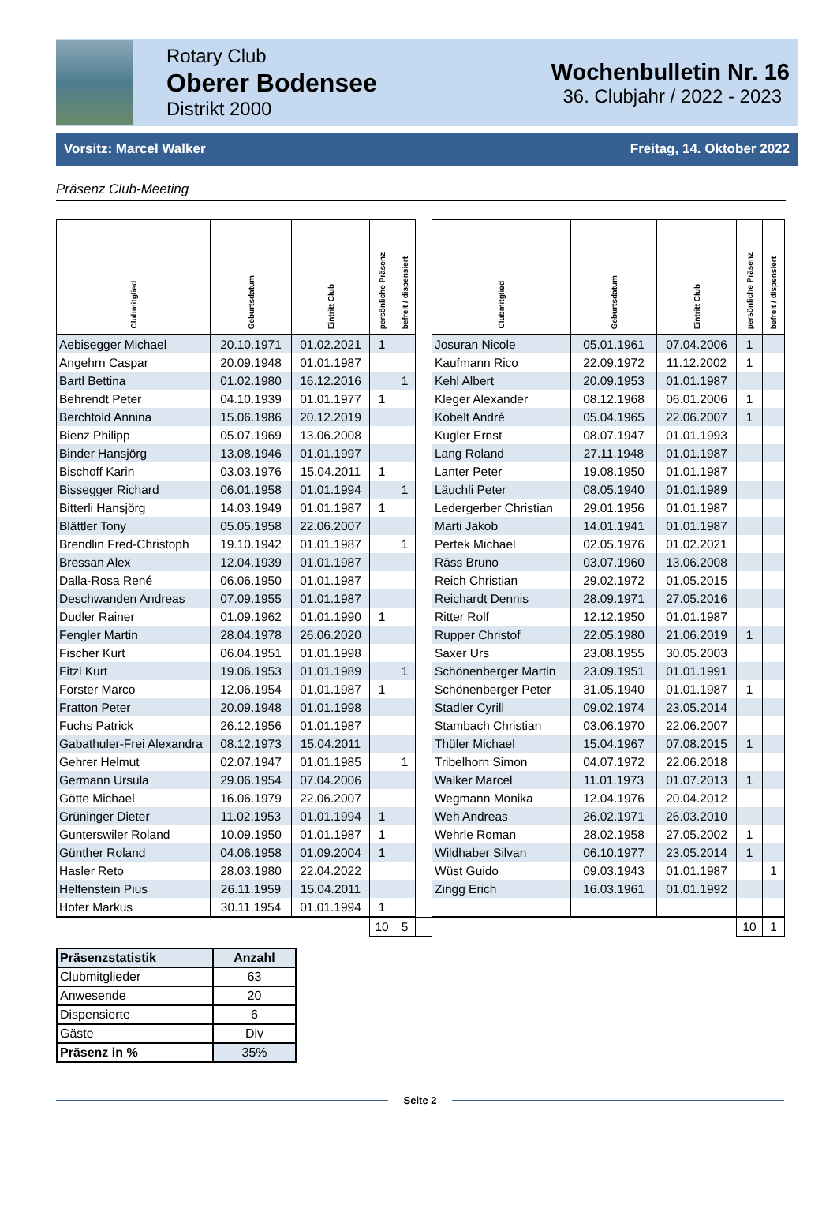Rotary Club
Oberer Bodensee
Distrikt 2000
Wochenbulletin Nr. 16
36. Clubjahr / 2022 - 2023
Vorsitz: Marcel Walker Freitag, 14. Oktober 2022
Präsenz Club-Meeting
| Clubmitglied | Geburtsdatum | Eintritt Club | persönliche Präsenz | befreit / dispensiert | | Clubmitglied | Geburtsdatum | Eintritt Club | persönliche Präsenz | befreit / dispensiert |
| Aebisegger Michael | 20.10.1971 | 01.02.2021 | 1 | | | Josuran Nicole | 05.01.1961 | 07.04.2006 | 1 | |
| Angehrn Caspar | 20.09.1948 | 01.01.1987 | | | | Kaufmann Rico | 22.09.1972 | 11.12.2002 | 1 | |
| Bartl Bettina | 01.02.1980 | 16.12.2016 | | 1 | | Kehl Albert | 20.09.1953 | 01.01.1987 | | |
| Behrendt Peter | 04.10.1939 | 01.01.1977 | 1 | | | Kleger Alexander | 08.12.1968 | 06.01.2006 | 1 | |
| Berchtold Annina | 15.06.1986 | 20.12.2019 | | | | Kobelt André | 05.04.1965 | 22.06.2007 | 1 | |
| Bienz Philipp | 05.07.1969 | 13.06.2008 | | | | Kugler Ernst | 08.07.1947 | 01.01.1993 | | |
| Binder Hansjörg | 13.08.1946 | 01.01.1997 | | | | Lang Roland | 27.11.1948 | 01.01.1987 | | |
| Bischoff Karin | 03.03.1976 | 15.04.2011 | 1 | | | Lanter Peter | 19.08.1950 | 01.01.1987 | | |
| Bissegger Richard | 06.01.1958 | 01.01.1994 | | 1 | | Läuchli Peter | 08.05.1940 | 01.01.1989 | | |
| Bitterli Hansjörg | 14.03.1949 | 01.01.1987 | 1 | | | Ledergerber Christian | 29.01.1956 | 01.01.1987 | | |
| Blättler Tony | 05.05.1958 | 22.06.2007 | | | | Marti Jakob | 14.01.1941 | 01.01.1987 | | |
| Brendlin Fred-Christoph | 19.10.1942 | 01.01.1987 | | 1 | | Pertek Michael | 02.05.1976 | 01.02.2021 | | |
| Bressan Alex | 12.04.1939 | 01.01.1987 | | | | Räss Bruno | 03.07.1960 | 13.06.2008 | | |
| Dalla-Rosa René | 06.06.1950 | 01.01.1987 | | | | Reich Christian | 29.02.1972 | 01.05.2015 | | |
| Deschwanden Andreas | 07.09.1955 | 01.01.1987 | | | | Reichardt Dennis | 28.09.1971 | 27.05.2016 | | |
| Dudler Rainer | 01.09.1962 | 01.01.1990 | 1 | | | Ritter Rolf | 12.12.1950 | 01.01.1987 | | |
| Fengler Martin | 28.04.1978 | 26.06.2020 | | | | Rupper Christof | 22.05.1980 | 21.06.2019 | 1 | |
| Fischer Kurt | 06.04.1951 | 01.01.1998 | | | | Saxer Urs | 23.08.1955 | 30.05.2003 | | |
| Fitzi Kurt | 19.06.1953 | 01.01.1989 | | 1 | | Schönenberger Martin | 23.09.1951 | 01.01.1991 | | |
| Forster Marco | 12.06.1954 | 01.01.1987 | 1 | | | Schönenberger Peter | 31.05.1940 | 01.01.1987 | 1 | |
| Fratton Peter | 20.09.1948 | 01.01.1998 | | | | Stadler Cyrill | 09.02.1974 | 23.05.2014 | | |
| Fuchs Patrick | 26.12.1956 | 01.01.1987 | | | | Stambach Christian | 03.06.1970 | 22.06.2007 | | |
| Gabathuler-Frei Alexandra | 08.12.1973 | 15.04.2011 | | | | Thüler Michael | 15.04.1967 | 07.08.2015 | 1 | |
| Gehrer Helmut | 02.07.1947 | 01.01.1985 | | 1 | | Tribelhorn Simon | 04.07.1972 | 22.06.2018 | | |
| Germann Ursula | 29.06.1954 | 07.04.2006 | | | | Walker Marcel | 11.01.1973 | 01.07.2013 | 1 | |
| Götte Michael | 16.06.1979 | 22.06.2007 | | | | Wegmann Monika | 12.04.1976 | 20.04.2012 | | |
| Grüninger Dieter | 11.02.1953 | 01.01.1994 | 1 | | | Weh Andreas | 26.02.1971 | 26.03.2010 | | |
| Gunterswiler Roland | 10.09.1950 | 01.01.1987 | 1 | | | Wehrle Roman | 28.02.1958 | 27.05.2002 | 1 | |
| Günther Roland | 04.06.1958 | 01.09.2004 | 1 | | | Wildhaber Silvan | 06.10.1977 | 23.05.2014 | 1 | |
| Hasler Reto | 28.03.1980 | 22.04.2022 | | | | Wüst Guido | 09.03.1943 | 01.01.1987 | | 1 |
| Helfenstein Pius | 26.11.1959 | 15.04.2011 | | | | Zingg Erich | 16.03.1961 | 01.01.1992 | | |
| Hofer Markus | 30.11.1954 | 01.01.1994 | 1 | | | | | | | |
| | | | 10 | 5 | | | | | 10 | 1 |
| Präsenzstatistik | Anzahl |
| --- | --- |
| Clubmitglieder | 63 |
| Anwesende | 20 |
| Dispensierte | 6 |
| Gäste | Div |
| Präsenz in % | 35% |
Seite 2